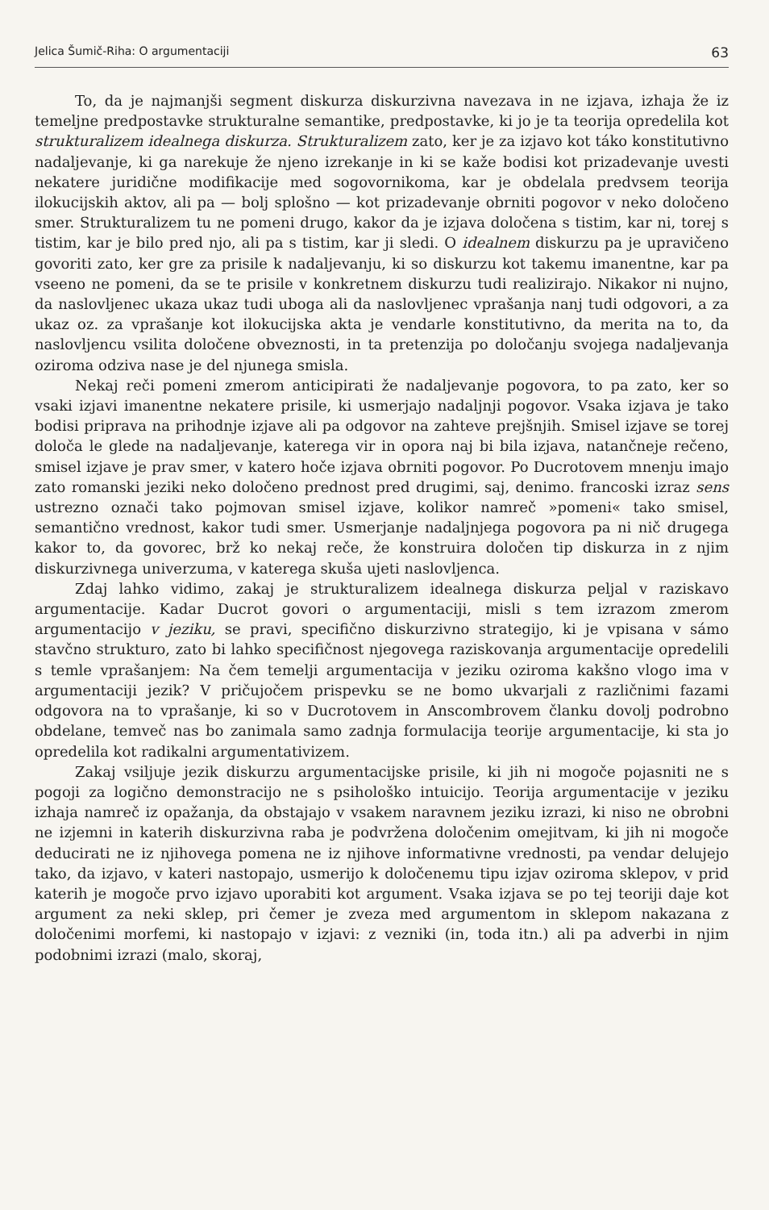Jelica Šumič-Riha: O argumentaciji 63
To, da je najmanjši segment diskurza diskurzivna navezava in ne izjava, izhaja že iz temeljne predpostavke strukturalne semantike, predpostavke, ki jo je ta teorija opredelila kot strukturalizem idealnega diskurza. Strukturalizem zato, ker je za izjavo kot táko konstitutivno nadaljevanje, ki ga narekuje že njeno izrekanje in ki se kaže bodisi kot prizadevanje uvesti nekatere juridične modifikacije med sogovornikoma, kar je obdelala predvsem teorija ilokucijskih aktov, ali pa — bolj splošno — kot prizadevanje obrniti pogovor v neko določeno smer. Strukturalizem tu ne pomeni drugo, kakor da je izjava določena s tistim, kar ni, torej s tistim, kar je bilo pred njo, ali pa s tistim, kar ji sledi. O idealnem diskurzu pa je upravičeno govoriti zato, ker gre za prisile k nadaljevanju, ki so diskurzu kot takemu imanentne, kar pa vseeno ne pomeni, da se te prisile v konkretnem diskurzu tudi realizirajo. Nikakor ni nujno, da naslovljenec ukaza ukaz tudi uboga ali da naslovljenec vprašanja nanj tudi odgovori, a za ukaz oz. za vprašanje kot ilokucijska akta je vendarle konstitutivno, da merita na to, da naslovljencu vsilita določene obveznosti, in ta pretenzija po določanju svojega nadaljevanja oziroma odziva nase je del njunega smisla.
Nekaj reči pomeni zmerom anticipirati že nadaljevanje pogovora, to pa zato, ker so vsaki izjavi imanentne nekatere prisile, ki usmerjajo nadaljnji pogovor. Vsaka izjava je tako bodisi priprava na prihodnje izjave ali pa odgovor na zahteve prejšnjih. Smisel izjave se torej določa le glede na nadaljevanje, katerega vir in opora naj bi bila izjava, natančneje rečeno, smisel izjave je prav smer, v katero hoče izjava obrniti pogovor. Po Ducrotovem mnenju imajo zato romanski jeziki neko določeno prednost pred drugimi, saj, denimo. francoski izraz sens ustrezno označi tako pojmovan smisel izjave, kolikor namreč »pomeni« tako smisel, semantično vrednost, kakor tudi smer. Usmerjanje nadaljnjega pogovora pa ni nič drugega kakor to, da govorec, brž ko nekaj reče, že konstruira določen tip diskurza in z njim diskurzivnega univerzuma, v katerega skuša ujeti naslovljenca.
Zdaj lahko vidimo, zakaj je strukturalizem idealnega diskurza peljal v raziskavo argumentacije. Kadar Ducrot govori o argumentaciji, misli s tem izrazom zmerom argumentacijo v jeziku, se pravi, specifično diskurzivno strategijo, ki je vpisana v sámo stavčno strukturo, zato bi lahko specifičnost njegovega raziskovanja argumentacije opredelili s temle vprašanjem: Na čem temelji argumentacija v jeziku oziroma kakšno vlogo ima v argumentaciji jezik? V pričujočem prispevku se ne bomo ukvarjali z različnimi fazami odgovora na to vprašanje, ki so v Ducrotovem in Anscombrovem članku dovolj podrobno obdelane, temveč nas bo zanimala samo zadnja formulacija teorije argumentacije, ki sta jo opredelila kot radikalni argumentativizem.
Zakaj vsiljuje jezik diskurzu argumentacijske prisile, ki jih ni mogoče pojasniti ne s pogoji za logično demonstracijo ne s psihološko intuicijo. Teorija argumentacije v jeziku izhaja namreč iz opažanja, da obstajajo v vsakem naravnem jeziku izrazi, ki niso ne obrobni ne izjemni in katerih diskurzivna raba je podvržena določenim omejitvam, ki jih ni mogoče deducirati ne iz njihovega pomena ne iz njihove informativne vrednosti, pa vendar delujejo tako, da izjavo, v kateri nastopajo, usmerijo k določenemu tipu izjav oziroma sklepov, v prid katerih je mogoče prvo izjavo uporabiti kot argument. Vsaka izjava se po tej teoriji daje kot argument za neki sklep, pri čemer je zveza med argumentom in sklepom nakazana z določenimi morfemi, ki nastopajo v izjavi: z vezniki (in, toda itn.) ali pa adverbi in njim podobnimi izrazi (malo, skoraj,